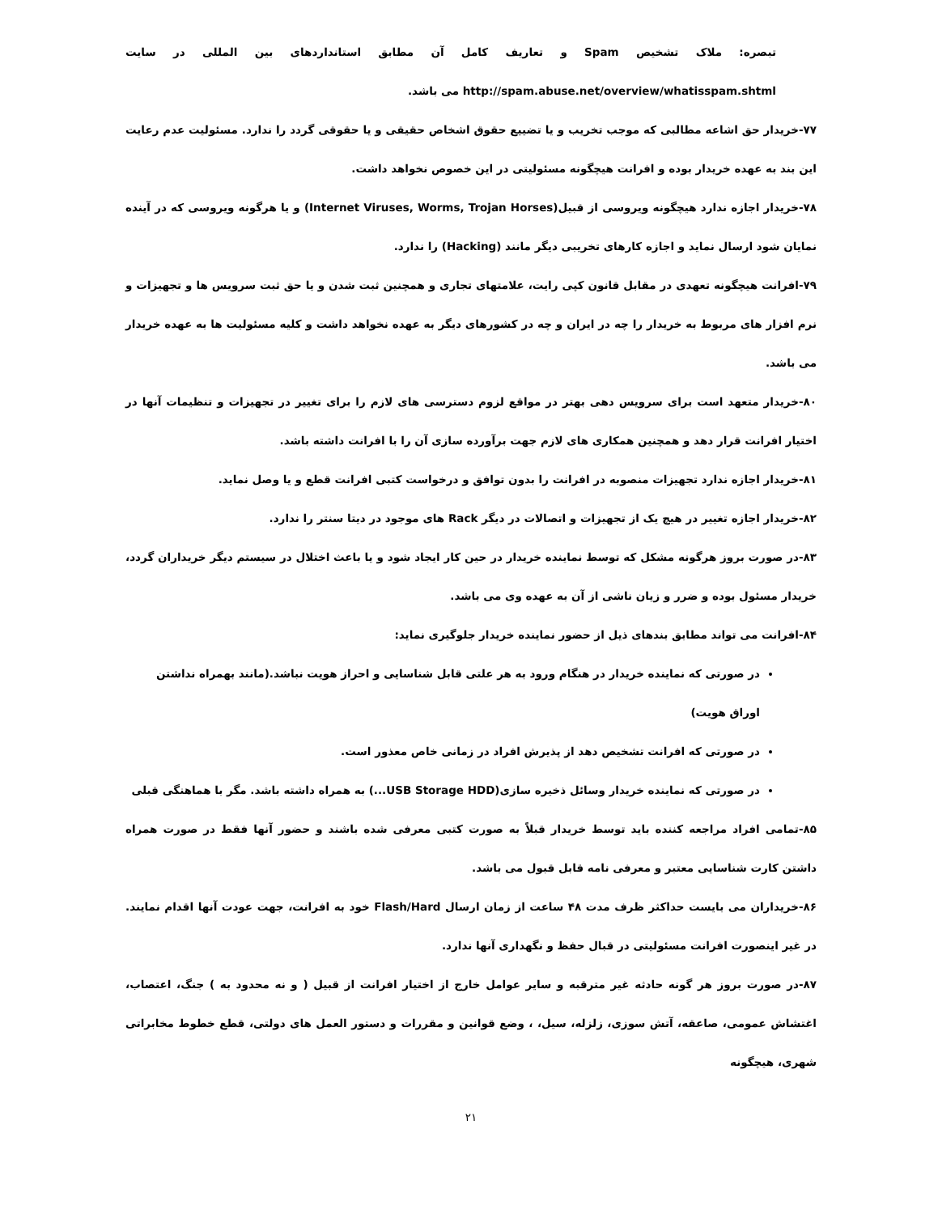تبصره: ملاک تشخیص Spam و تعاریف کامل آن مطابق استانداردهای بین المللی در سایت http://spam.abuse.net/overview/whatisspam.shtml می باشد.
۷۷-خریدار حق اشاعه مطالبی که موجب تخریب و یا تضییع حقوق اشخاص حقیقی و یا حقوقی گردد را ندارد. مسئولیت عدم رعایت این بند به عهده خریدار بوده و افرانت هیچگونه مسئولیتی در این خصوص نخواهد داشت.
۷۸-خریدار اجازه ندارد هیچگونه ویروسی از قبیل(Internet Viruses, Worms, Trojan Horses) و یا هرگونه ویروسی که در آینده نمایان شود ارسال نماید و اجازه کارهای تخریبی دیگر مانند (Hacking) را ندارد.
۷۹-افرانت هیچگونه تعهدی در مقابل قانون کپی رایت، علامتهای تجاری و همچنین ثبت شدن و یا حق ثبت سرویس ها و تجهیزات و نرم افزار های مربوط به خریدار را چه در ایران و چه در کشورهای دیگر به عهده نخواهد داشت و کلیه مسئولیت ها به عهده خریدار می باشد.
۸۰-خریدار متعهد است برای سرویس دهی بهتر در مواقع لزوم دسترسی های لازم را برای تغییر در تجهیزات و تنظیمات آنها در اختیار افرانت قرار دهد و همچنین همکاری های لازم جهت برآورده سازی آن را با افرانت داشته باشد.
۸۱-خریدار اجازه ندارد تجهیزات منصوبه در افرانت را بدون توافق و درخواست کتبی افرانت قطع و یا وصل نماید.
۸۲-خریدار اجازه تغییر در هیچ یک از تجهیزات و اتصالات در دیگر Rack های موجود در دیتا سنتر را ندارد.
۸۳-در صورت بروز هرگونه مشکل که توسط نماینده خریدار در حین کار ایجاد شود و یا باعث اختلال در سیستم دیگر خریداران گردد، خریدار مسئول بوده و ضرر و زیان ناشی از آن به عهده وی می باشد.
۸۴-افرانت می تواند مطابق بندهای ذیل از حضور نماینده خریدار جلوگیری نماید:
در صورتی که نماینده خریدار در هنگام ورود به هر علتی قابل شناسایی و احراز هویت نباشد.(مانند بهمراه نداشتن اوراق هویت)
در صورتی که افرانت تشخیص دهد از پذیرش افراد در زمانی خاص معذور است.
در صورتی که نماینده خریدار وسائل ذخیره سازی(USB Storage HDD...) به همراه داشته باشد. مگر با هماهنگی قبلی
۸۵-تمامی افراد مراجعه کننده باید توسط خریدار قبلاً به صورت کتبی معرفی شده باشند و حضور آنها فقط در صورت همراه داشتن کارت شناسایی معتبر و معرفی نامه قابل قبول می باشد.
۸۶-خریداران می بایست حداکثر ظرف مدت ۴۸ ساعت از زمان ارسال Flash/Hard خود به افرانت، جهت عودت آنها اقدام نمایند. در غیر اینصورت افرانت مسئولیتی در قبال حفظ و نگهداری آنها ندارد.
۸۷-در صورت بروز هر گونه حادثه غیر مترقبه و سایر عوامل خارج از اختیار افرانت از قبیل ( و نه محدود به ) جنگ، اعتصاب، اغتشاش عمومی، صاعقه، آتش سوزی، زلزله، سیل، ، وضع قوانین و مقررات و دستور العمل های دولتی، قطع خطوط مخابراتی شهری، هیچگونه
۲۱